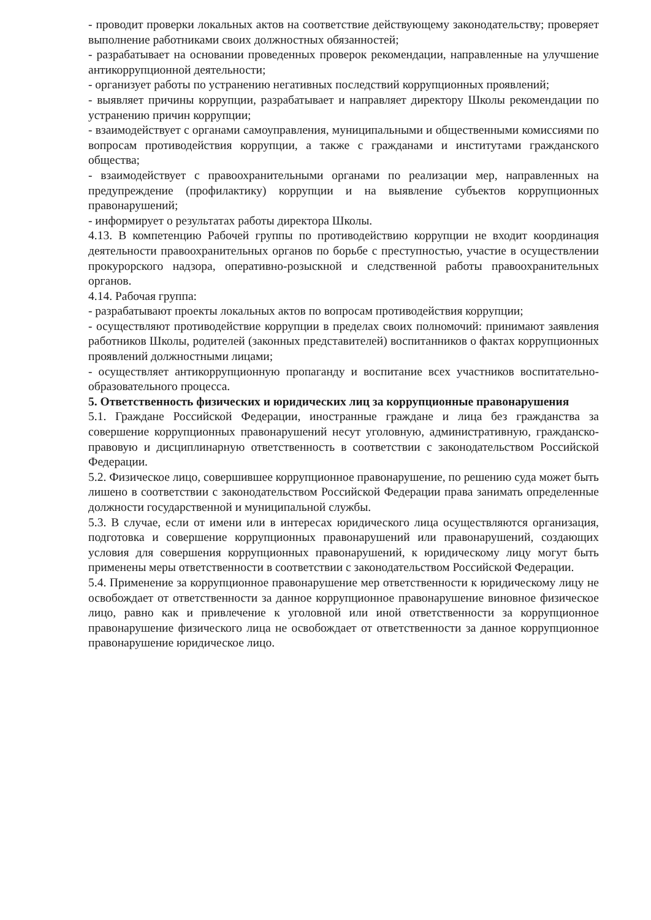- проводит проверки локальных актов на соответствие действующему законодательству; проверяет выполнение работниками своих должностных обязанностей;
- разрабатывает на основании проведенных проверок рекомендации, направленные на улучшение антикоррупционной деятельности;
- организует работы по устранению негативных последствий коррупционных проявлений;
- выявляет причины коррупции, разрабатывает и направляет директору Школы рекомендации по устранению причин коррупции;
- взаимодействует с органами самоуправления, муниципальными и общественными комиссиями по вопросам противодействия коррупции, а также с гражданами и институтами гражданского общества;
- взаимодействует с правоохранительными органами по реализации мер, направленных на предупреждение (профилактику) коррупции и на выявление субъектов коррупционных правонарушений;
- информирует о результатах работы директора Школы.
4.13. В компетенцию Рабочей группы по противодействию коррупции не входит координация деятельности правоохранительных органов по борьбе с преступностью, участие в осуществлении прокурорского надзора, оперативно-розыскной и следственной работы правоохранительных органов.
4.14. Рабочая группа:
- разрабатывают проекты локальных актов по вопросам противодействия коррупции;
- осуществляют противодействие коррупции в пределах своих полномочий: принимают заявления работников Школы, родителей (законных представителей) воспитанников о фактах коррупционных проявлений должностными лицами;
- осуществляет антикоррупционную пропаганду и воспитание всех участников воспитательно-образовательного процесса.
5. Ответственность физических и юридических лиц за коррупционные правонарушения
5.1. Граждане Российской Федерации, иностранные граждане и лица без гражданства за совершение коррупционных правонарушений несут уголовную, административную, гражданско-правовую и дисциплинарную ответственность в соответствии с законодательством Российской Федерации.
5.2. Физическое лицо, совершившее коррупционное правонарушение, по решению суда может быть лишено в соответствии с законодательством Российской Федерации права занимать определенные должности государственной и муниципальной службы.
5.3. В случае, если от имени или в интересах юридического лица осуществляются организация, подготовка и совершение коррупционных правонарушений или правонарушений, создающих условия для совершения коррупционных правонарушений, к юридическому лицу могут быть применены меры ответственности в соответствии с законодательством Российской Федерации.
5.4. Применение за коррупционное правонарушение мер ответственности к юридическому лицу не освобождает от ответственности за данное коррупционное правонарушение виновное физическое лицо, равно как и привлечение к уголовной или иной ответственности за коррупционное правонарушение физического лица не освобождает от ответственности за данное коррупционное правонарушение юридическое лицо.